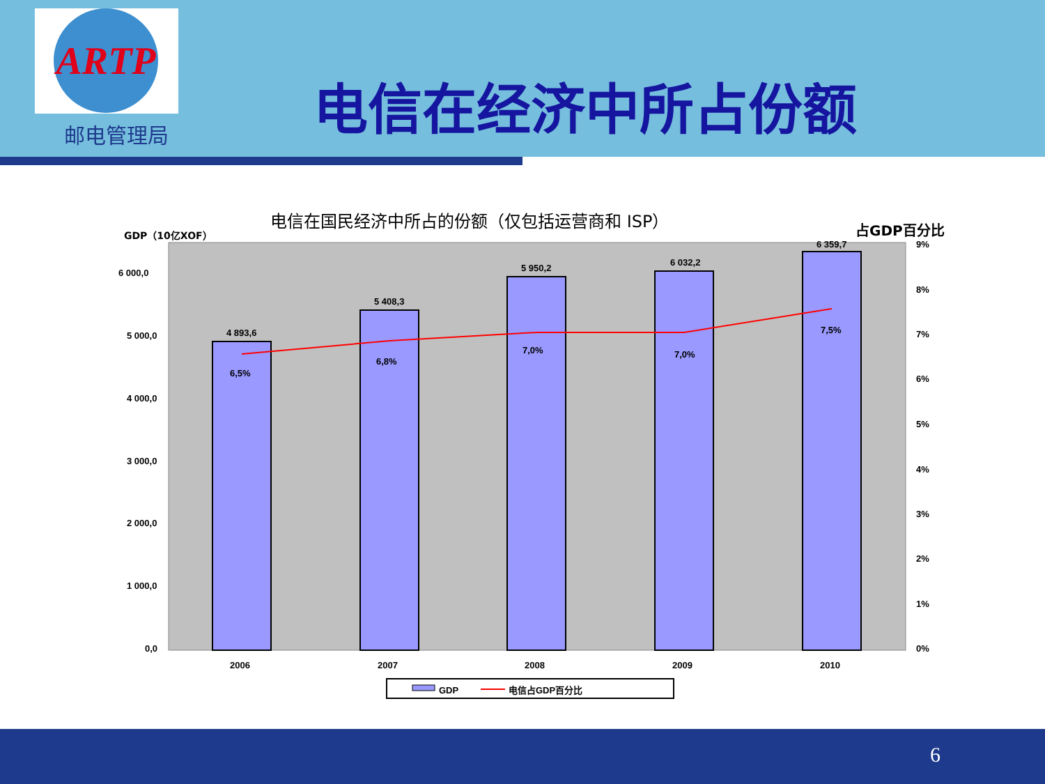ARTP
邮电管理局 电信在经济中所占份额
电信在国民经济中所占的份额（仅包括运营商和 ISP）
GDP（10亿XOF） 占GDP百分比
6 000,0
5 000,0
4 000,0
3 000,0
2 000,0
1 000,0
0,0
4 893,6
5 408,3
5 950,2
6 032,2
6 359,7
6,5%
6,8%
7,0%
7,0%
7,5%
9%
8%
7%
6%
5%
4%
3%
2%
1%
0%
2006
2007
2008
2009
2010
GDP
电信占GDP百分比
6